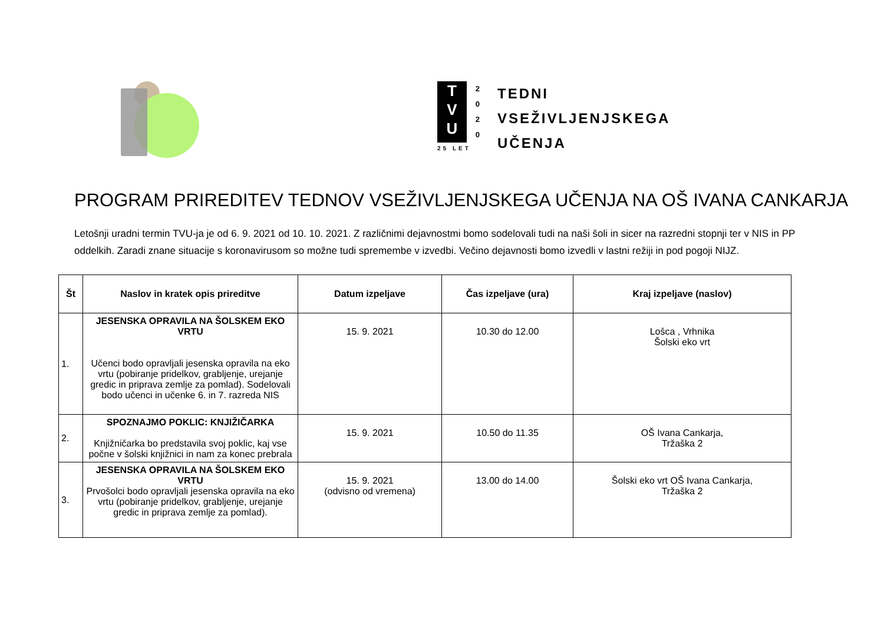T
V
U
25 LET
2
0
2
0
TEDNI
VSEŽIVLJENJSKEGA
UČENJA
PROGRAM PRIREDITEV TEDNOV VSEŽIVLJENJSKEGA UČENJA NA OŠ IVANA CANKARJA
Letošnji uradni termin TVU-ja je od 6. 9. 2021 od 10. 10. 2021. Z različnimi dejavnostmi bomo sodelovali tudi na naši šoli in sicer na razredni stopnji ter v NIS in PP oddelkih. Zaradi znane situacije s koronavirusom so možne tudi spremembe v izvedbi. Večino dejavnosti bomo izvedli v lastni režiji in pod pogoji NIJZ.
| Št | Naslov in kratek opis prireditve | Datum izpeljave | Čas izpeljave (ura) | Kraj izpeljave (naslov) |
| --- | --- | --- | --- | --- |
| 1. | JESENSKA OPRAVILA NA ŠOLSKEM EKO VRTU Učenci bodo opravljali jesenska opravila na eko vrtu (pobiranje pridelkov, grabljenje, urejanje gredic in priprava zemlje za pomlad). Sodelovali bodo učenci in učenke 6. in 7. razreda NIS | 15. 9. 2021 | 10.30 do 12.00 | Lošca , Vrhnika Šolski eko vrt |
| 2. | SPOZNAJMO POKLIC: KNJIŽIČARKA Knjižničarka bo predstavila svoj poklic, kaj vse počne v šolski knjižnici in nam za konec prebrala | 15. 9. 2021 | 10.50 do 11.35 | OŠ Ivana Cankarja, Tržaška 2 |
| 3. | JESENSKA OPRAVILA NA ŠOLSKEM EKO VRTU Prvošolci bodo opravljali jesenska opravila na eko vrtu (pobiranje pridelkov, grabljenje, urejanje gredic in priprava zemlje za pomlad). | 15. 9. 2021 (odvisno od vremena) | 13.00 do 14.00 | Šolski eko vrt OŠ Ivana Cankarja, Tržaška 2 |